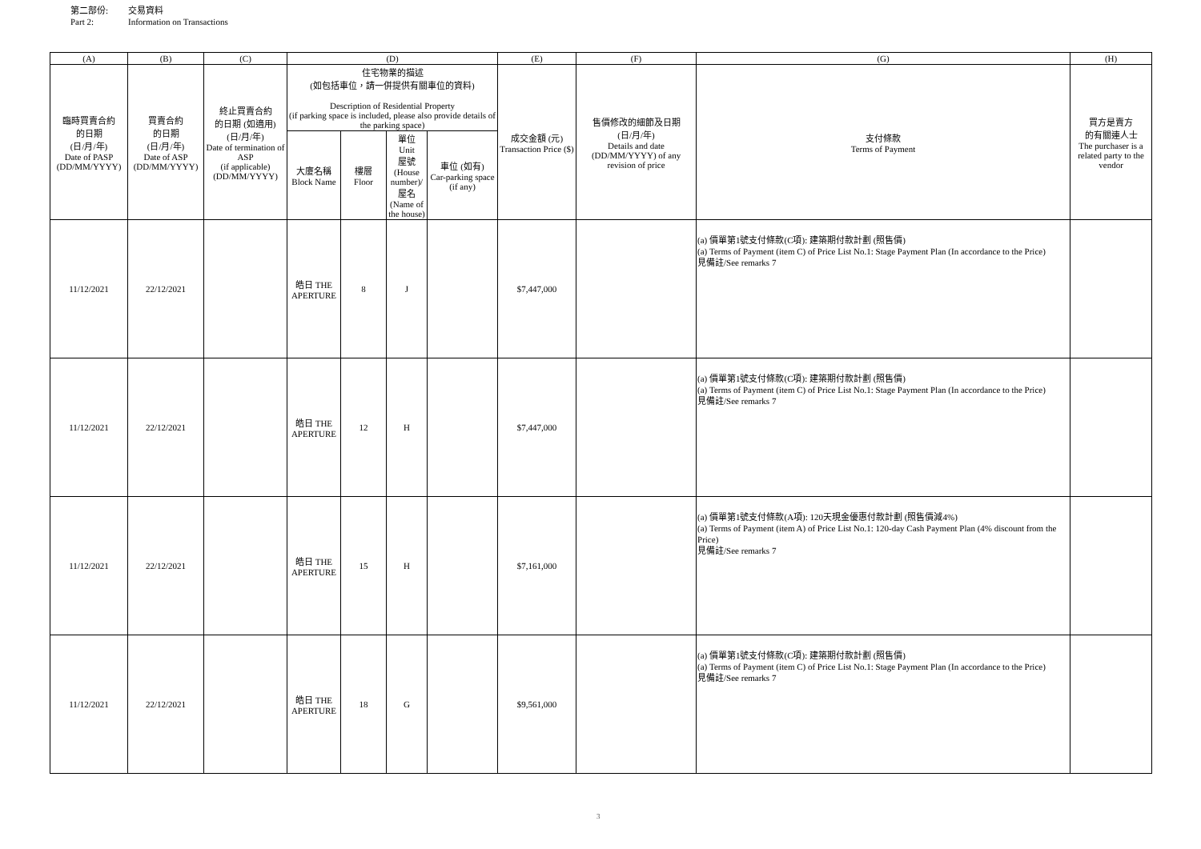第二部份: 交易資料
Part 2: Information on Transactions
| (A) | (B) | (C) | (D) | | | | (E) | (F) | (G) | (H) |
| --- | --- | --- | --- | --- | --- | --- | --- | --- | --- | --- |
| 臨時買賣合約 的日期 (日/月/年) Date of PASP (DD/MM/YYYY) | 買賣合約 的日期 (日/月/年) Date of ASP (DD/MM/YYYY) | 終止買賣合約 的日期 (如適用) (日/月/年) Date of termination of ASP (if applicable) (DD/MM/YYYY) | 住宅物業的描述 (如包括車位，請一併提供有關車位的資料) Description of Residential Property (if parking space is included, please also provide details of the parking space) | | | | 成交金額 (元) Transaction Price ($) | 售價修改的細節及日期 (日/月/年) Details and date (DD/MM/YYYY) of any revision of price | 支付條款 Terms of Payment | 買方是賣方 的有關連人士 The purchaser is a related party to the vendor |
| | | | 大廈名稱 Block Name | 樓層 Floor | 單位 Unit 屋號 (House number)/ 屋名 (Name of the house) | 車位 (如有) Car-parking space (if any) | | | | |
| 11/12/2021 | 22/12/2021 | | 皓日 THE APERTURE | 8 | J | | $7,447,000 | | (a) 價單第1號支付條款(C項): 建築期付款計劃 (照售價) (a) Terms of Payment (item C) of Price List No.1: Stage Payment Plan (In accordance to the Price) 見備註/See remarks 7 | |
| 11/12/2021 | 22/12/2021 | | 皓日 THE APERTURE | 12 | H | | $7,447,000 | | (a) 價單第1號支付條款(C項): 建築期付款計劃 (照售價) (a) Terms of Payment (item C) of Price List No.1: Stage Payment Plan (In accordance to the Price) 見備註/See remarks 7 | |
| 11/12/2021 | 22/12/2021 | | 皓日 THE APERTURE | 15 | H | | $7,161,000 | | (a) 價單第1號支付條款(A項): 120天現金優惠付款計劃 (照售價減4%) (a) Terms of Payment (item A) of Price List No.1: 120-day Cash Payment Plan (4% discount from the Price) 見備註/See remarks 7 | |
| 11/12/2021 | 22/12/2021 | | 皓日 THE APERTURE | 18 | G | | $9,561,000 | | (a) 價單第1號支付條款(C項): 建築期付款計劃 (照售價) (a) Terms of Payment (item C) of Price List No.1: Stage Payment Plan (In accordance to the Price) 見備註/See remarks 7 | |
3